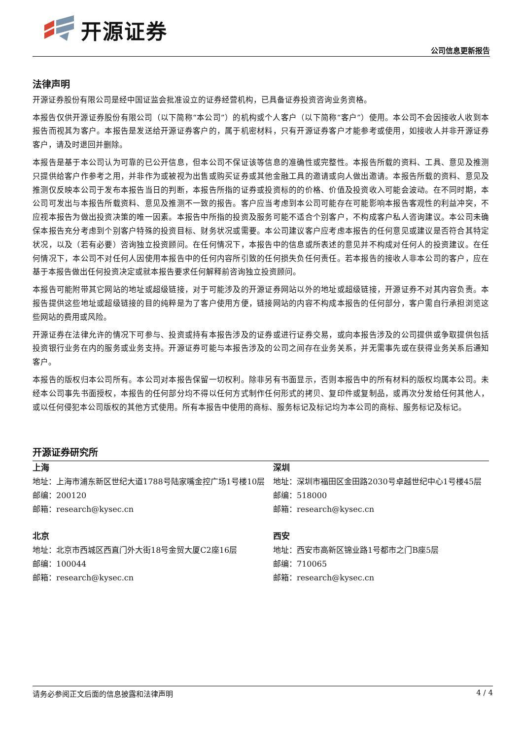开源证券
公司信息更新报告
法律声明
开源证券股份有限公司是经中国证监会批准设立的证券经营机构，已具备证券投资咨询业务资格。
本报告仅供开源证券股份有限公司（以下简称“本公司”）的机构或个人客户（以下简称“客户”）使用。本公司不会因接收人收到本报告而视其为客户。本报告是发送给开源证券客户的，属于机密材料，只有开源证券客户才能参考或使用，如接收人并非开源证券客户，请及时退回并删除。
本报告是基于本公司认为可靠的已公开信息，但本公司不保证该等信息的准确性或完整性。本报告所载的资料、工具、意见及推测只提供给客户作参考之用，并非作为或被视为出售或购买证券或其他金融工具的邀请或向人做出邀请。本报告所载的资料、意见及推测仅反映本公司于发布本报告当日的判断，本报告所指的证券或投资标的的价格、价值及投资收入可能会波动。在不同时期，本公司可发出与本报告所载资料、意见及推测不一致的报告。客户应当考虑到本公司可能存在可能影响本报告客观性的利益冲突，不应视本报告为做出投资决策的唯一因素。本报告中所指的投资及服务可能不适合个别客户，不构成客户私人咨询建议。本公司未确保本报告充分考虑到个别客户特殊的投资目标、财务状况或需要。本公司建议客户应考虑本报告的任何意见或建议是否符合其特定状况，以及（若有必要）咨询独立投资顾问。在任何情况下，本报告中的信息或所表述的意见并不构成对任何人的投资建议。在任何情况下，本公司不对任何人因使用本报告中的任何内容所引致的任何损失负任何责任。若本报告的接收人非本公司的客户，应在基于本报告做出任何投资决定或就本报告要求任何解释前咨询独立投资顾问。
本报告可能附带其它网站的地址或超级链接，对于可能涉及的开源证券网站以外的地址或超级链接，开源证券不对其内容负责。本报告提供这些地址或超级链接的目的纯粹是为了客户使用方便，链接网站的内容不构成本报告的任何部分，客户需自行承担浏览这些网站的费用或风险。
开源证券在法律允许的情况下可参与、投资或持有本报告涉及的证券或进行证券交易，或向本报告涉及的公司提供或争取提供包括投资银行业务在内的服务或业务支持。开源证券可能与本报告涉及的公司之间存在业务关系，并无需事先或在获得业务关系后通知客户。
本报告的版权归本公司所有。本公司对本报告保留一切权利。除非另有书面显示，否则本报告中的所有材料的版权均属本公司。未经本公司事先书面授权，本报告的任何部分均不得以任何方式制作任何形式的拷贝、复印件或复制品，或再次分发给任何其他人，或以任何侵犯本公司版权的其他方式使用。所有本报告中使用的商标、服务标记及标记均为本公司的商标、服务标记及标记。
开源证券研究所
上海
地址：上海市浦东新区世纪大道1788号陆家嘴金控广场1号楼10层
邮编：200120
邮箱：research@kysec.cn
深圳
地址：深圳市福田区金田路2030号卓越世纪中心1号楼45层
邮编：518000
邮箱：research@kysec.cn
北京
地址：北京市西城区西直门外大街18号金贸大厦C2座16层
邮编：100044
邮箱：research@kysec.cn
西安
地址：西安市高新区锦业路1号都市之门B座5层
邮编：710065
邮箱：research@kysec.cn
请务必参阅正文后面的信息披露和法律声明 4 / 4